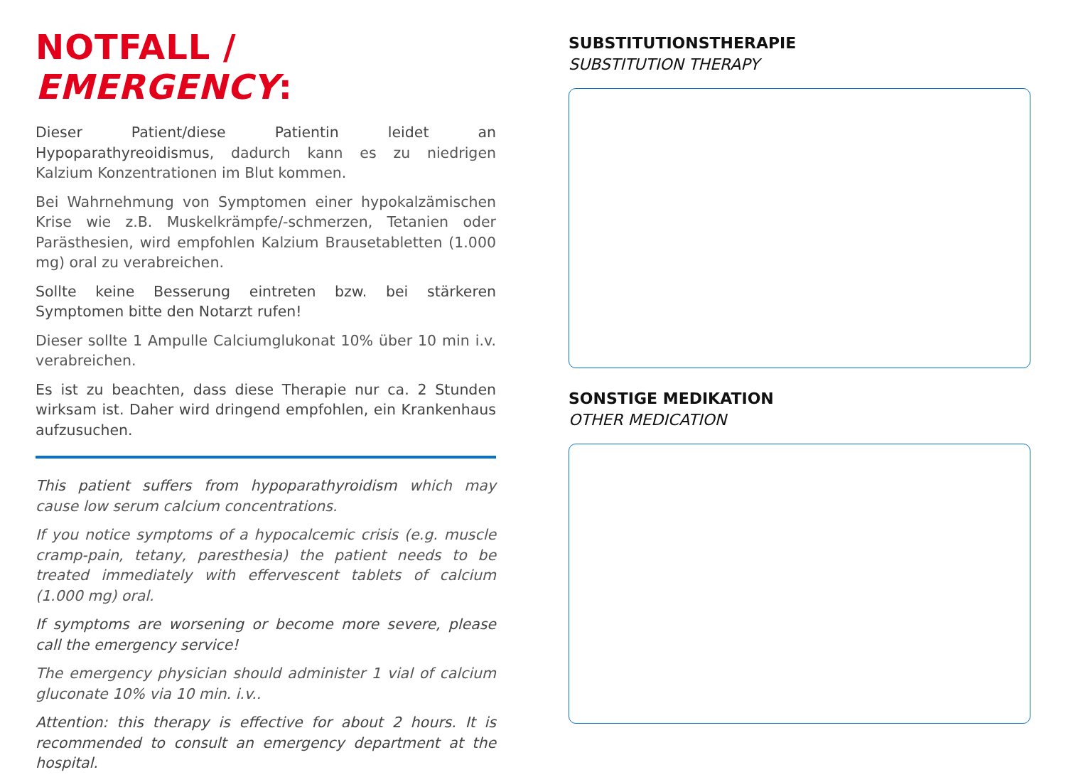NOTFALL / EMERGENCY:
Dieser Patient/diese Patientin leidet an Hypoparathyreoidismus, dadurch kann es zu niedrigen Kalzium Konzentrationen im Blut kommen.
Bei Wahrnehmung von Symptomen einer hypokalzämischen Krise wie z.B. Muskelkrämpfe/-schmerzen, Tetanien oder Parästhesien, wird empfohlen Kalzium Brausetabletten (1.000 mg) oral zu verabreichen.
Sollte keine Besserung eintreten bzw. bei stärkeren Symptomen bitte den Notarzt rufen!
Dieser sollte 1 Ampulle Calciumglukonat 10% über 10 min i.v. verabreichen.
Es ist zu beachten, dass diese Therapie nur ca. 2 Stunden wirksam ist. Daher wird dringend empfohlen, ein Krankenhaus aufzusuchen.
This patient suffers from hypoparathyroidism which may cause low serum calcium concentrations.
If you notice symptoms of a hypocalcemic crisis (e.g. muscle cramp-pain, tetany, paresthesia) the patient needs to be treated immediately with effervescent tablets of calcium (1.000 mg) oral.
If symptoms are worsening or become more severe, please call the emergency service!
The emergency physician should administer 1 vial of calcium gluconate 10% via 10 min. i.v..
Attention: this therapy is effective for about 2 hours. It is recommended to consult an emergency department at the hospital.
SUBSTITUTIONSTHERAPIE
SUBSTITUTION THERAPY
SONSTIGE MEDIKATION
OTHER MEDICATION